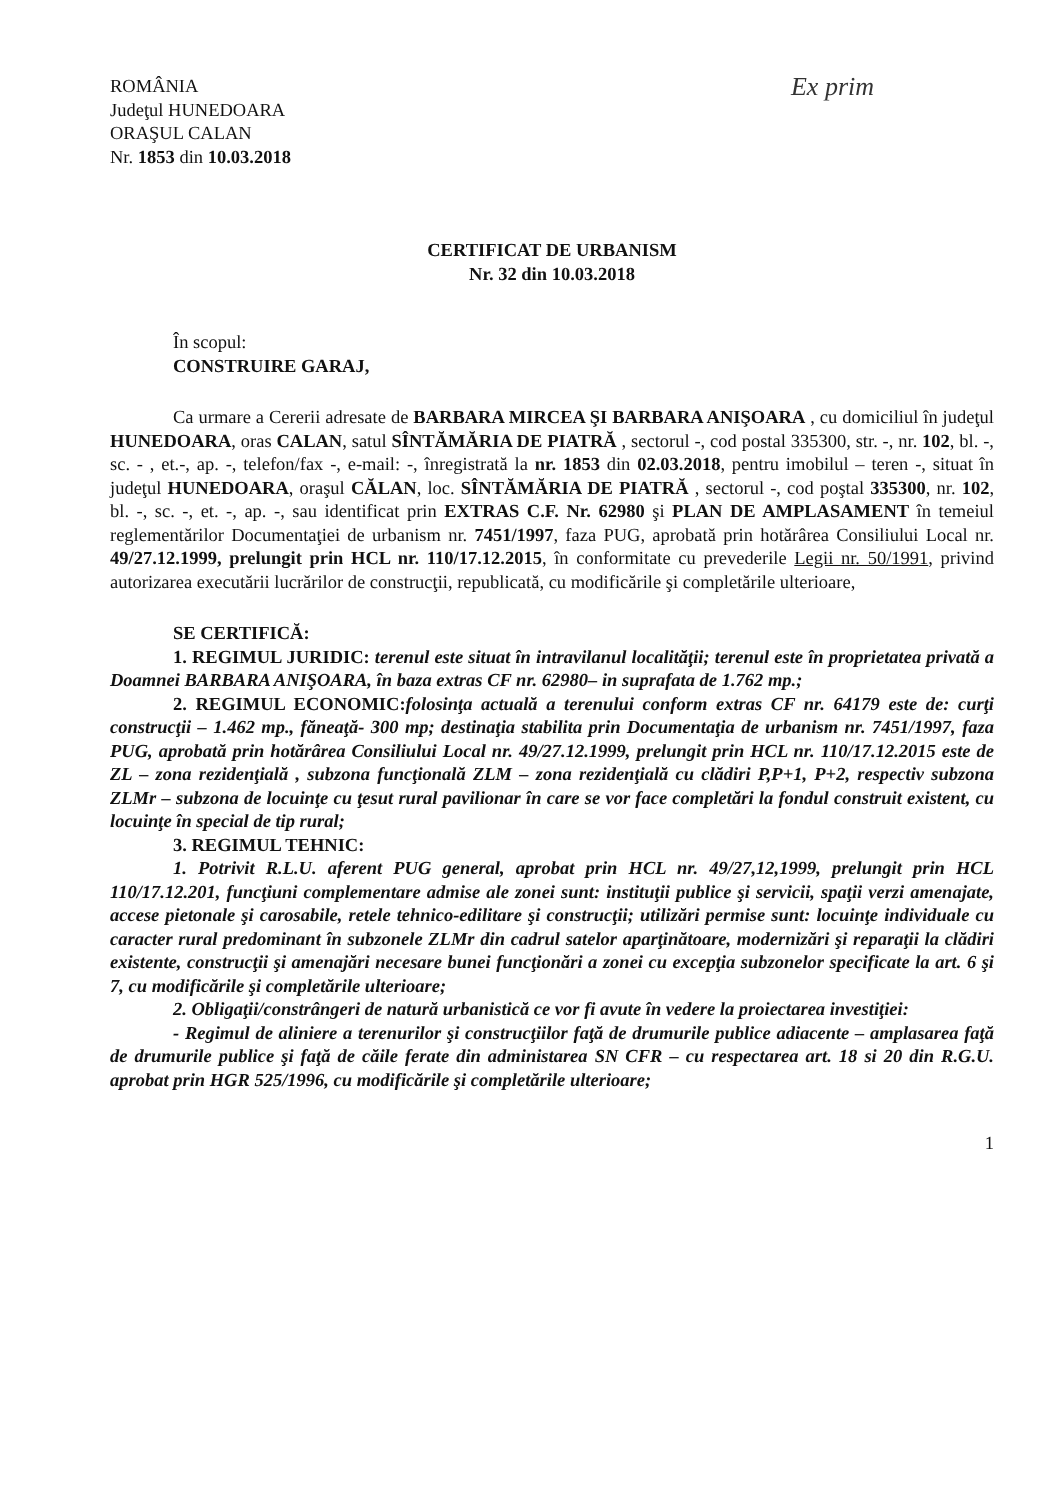ROMÂNIA
Judeţul HUNEDOARA
ORAŞUL CALAN
Nr. 1853 din 10.03.2018
Ex prim
CERTIFICAT DE URBANISM
Nr. 32 din 10.03.2018
În scopul:
CONSTRUIRE GARAJ,
Ca urmare a Cererii adresate de BARBARA MIRCEA ŞI BARBARA ANIŞOARA , cu domiciliul în judeţul HUNEDOARA, oras CALAN, satul SÎNTĂMĂRIA DE PIATRĂ , sectorul -, cod postal 335300, str. -, nr. 102, bl. -, sc. - , et.-, ap. -, telefon/fax -, e-mail: -, înregistrată la nr. 1853 din 02.03.2018, pentru imobilul – teren -, situat în judeţul HUNEDOARA, oraşul CĂLAN, loc. SÎNTĂMĂRIA DE PIATRĂ , sectorul -, cod poştal 335300, nr. 102, bl. -, sc. -, et. -, ap. -, sau identificat prin EXTRAS C.F. Nr. 62980 şi PLAN DE AMPLASAMENT în temeiul reglementărilor Documentaţiei de urbanism nr. 7451/1997, faza PUG, aprobată prin hotărârea Consiliului Local nr. 49/27.12.1999, prelungit prin HCL nr. 110/17.12.2015, în conformitate cu prevederile Legii nr. 50/1991, privind autorizarea executării lucrărilor de construcţii, republicată, cu modificările şi completările ulterioare,
SE CERTIFICĂ:
1. REGIMUL JURIDIC: terenul este situat în intravilanul localităţii; terenul este în proprietatea privată a Doamnei BARBARA ANIŞOARA, în baza extras CF nr. 62980– in suprafata de 1.762 mp.;
2. REGIMUL ECONOMIC: folosinţa actuală a terenului conform extras CF nr. 64179 este de: curţi construcţii – 1.462 mp., făneaţă- 300 mp; destinaţia stabilita prin Documentaţia de urbanism nr. 7451/1997, faza PUG, aprobată prin hotărârea Consiliului Local nr. 49/27.12.1999, prelungit prin HCL nr. 110/17.12.2015 este de ZL – zona rezidenţială , subzona funcţională ZLM – zona rezidenţială cu clădiri P,P+1, P+2, respectiv subzona ZLMr – subzona de locuinţe cu ţesut rural pavilionar în care se vor face completări la fondul construit existent, cu locuinţe în special de tip rural;
3. REGIMUL TEHNIC:
1. Potrivit R.L.U. aferent PUG general, aprobat prin HCL nr. 49/27,12,1999, prelungit prin HCL 110/17.12.201, funcţiuni complementare admise ale zonei sunt: instituţii publice şi servicii, spaţii verzi amenajate, accese pietonale şi carosabile, retele tehnico-edilitare şi construcţii; utilizări permise sunt: locuinţe individuale cu caracter rural predominant în subzonele ZLMr din cadrul satelor aparţinătoare, modernizări şi reparaţii la clădiri existente, construcţii şi amenajări necesare bunei funcţionări a zonei cu excepţia subzonelor specificate la art. 6 şi 7, cu modificările şi completările ulterioare;
2. Obligaţii/constrângeri de natură urbanistică ce vor fi avute în vedere la proiectarea investiţiei:
- Regimul de aliniere a terenurilor şi construcţiilor faţă de drumurile publice adiacente – amplasarea faţă de drumurile publice şi faţă de căile ferate din administarea SN CFR – cu respectarea art. 18 si 20 din R.G.U. aprobat prin HGR 525/1996, cu modificările şi completările ulterioare;
1